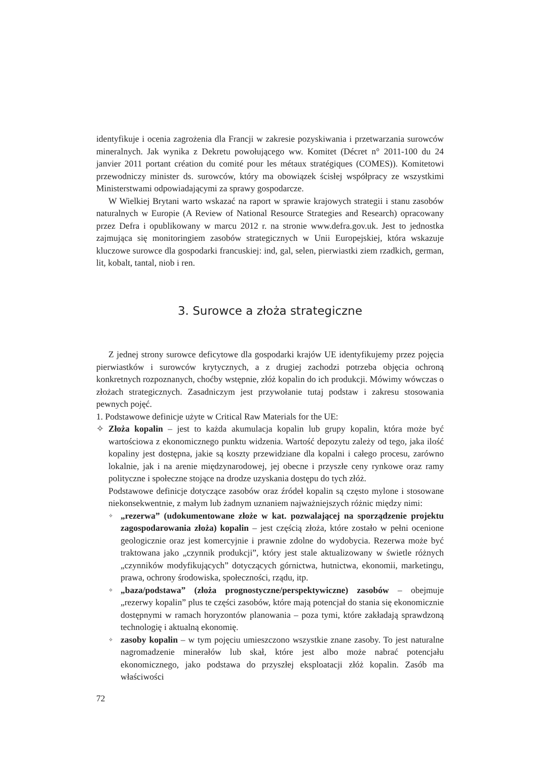identyfikuje i ocenia zagrożenia dla Francji w zakresie pozyskiwania i przetwarzania surowców mineralnych. Jak wynika z Dekretu powołującego ww. Komitet (Décret n° 2011-100 du 24 janvier 2011 portant création du comité pour les métaux stratégiques (COMES)). Komitetowi przewodniczy minister ds. surowców, który ma obowiązek ścisłej współpracy ze wszystkimi Ministerstwami odpowiadającymi za sprawy gospodarcze.
W Wielkiej Brytani warto wskazać na raport w sprawie krajowych strategii i stanu zasobów naturalnych w Europie (A Review of National Resource Strategies and Research) opracowany przez Defra i opublikowany w marcu 2012 r. na stronie www.defra.gov.uk. Jest to jednostka zajmująca się monitoringiem zasobów strategicznych w Unii Europejskiej, która wskazuje kluczowe surowce dla gospodarki francuskiej: ind, gal, selen, pierwiastki ziem rzadkich, german, lit, kobalt, tantal, niob i ren.
3. Surowce a złoża strategiczne
Z jednej strony surowce deficytowe dla gospodarki krajów UE identyfikujemy przez pojęcia pierwiastków i surowców krytycznych, a z drugiej zachodzi potrzeba objęcia ochroną konkretnych rozpoznanych, choćby wstępnie, złóż kopalin do ich produkcji. Mówimy wówczas o złożach strategicznych. Zasadniczym jest przywołanie tutaj podstaw i zakresu stosowania pewnych pojęć.
1. Podstawowe definicje użyte w Critical Raw Materials for the UE:
✧ Złoża kopalin – jest to każda akumulacja kopalin lub grupy kopalin, która może być wartościowa z ekonomicznego punktu widzenia. Wartość depozytu zależy od tego, jaka ilość kopaliny jest dostępna, jakie są koszty przewidziane dla kopalni i całego procesu, zarówno lokalnie, jak i na arenie międzynarodowej, jej obecne i przyszłe ceny rynkowe oraz ramy polityczne i społeczne stojące na drodze uzyskania dostępu do tych złóż.
Podstawowe definicje dotyczące zasobów oraz źródeł kopalin są często mylone i stosowane niekonsekwentnie, z małym lub żadnym uznaniem najważniejszych różnic między nimi:
✧
„rezerwa” (udokumentowane złoże w kat. pozwalającej na sporządzenie projektu zagospodarowania złoża) kopalin – jest częścią złoża, które zostało w pełni ocenione geologicznie oraz jest komercyjnie i prawnie zdolne do wydobycia. Rezerwa może być traktowana jako „czynnik produkcji”, który jest stale aktualizowany w świetle różnych „czynników modyfikujących” dotyczących górnictwa, hutnictwa, ekonomii, marketingu, prawa, ochrony środowiska, społeczności, rządu, itp.
✧
„baza/podstawa” (złoża prognostyczne/perspektywiczne) zasobów – obejmuje „rezerwy kopalin” plus te części zasobów, które mają potencjał do stania się ekonomicznie dostępnymi w ramach horyzontów planowania – poza tymi, które zakładają sprawdzoną technologię i aktualną ekonomię.
✧
zasoby kopalin – w tym pojęciu umieszczono wszystkie znane zasoby. To jest naturalne nagromadzenie minerałów lub skał, które jest albo może nabrać potencjału ekonomicznego, jako podstawa do przyszłej eksploatacji złóż kopalin. Zasób ma właściwości
72